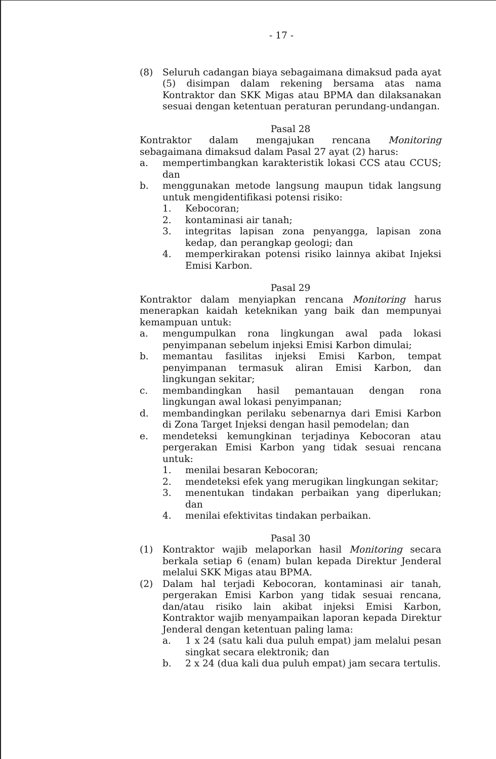- 17 -
(8) Seluruh cadangan biaya sebagaimana dimaksud pada ayat (5) disimpan dalam rekening bersama atas nama Kontraktor dan SKK Migas atau BPMA dan dilaksanakan sesuai dengan ketentuan peraturan perundang-undangan.
Pasal 28
Kontraktor dalam mengajukan rencana Monitoring sebagaimana dimaksud dalam Pasal 27 ayat (2) harus:
a. mempertimbangkan karakteristik lokasi CCS atau CCUS; dan
b. menggunakan metode langsung maupun tidak langsung untuk mengidentifikasi potensi risiko:
1. Kebocoran;
2. kontaminasi air tanah;
3. integritas lapisan zona penyangga, lapisan zona kedap, dan perangkap geologi; dan
4. memperkirakan potensi risiko lainnya akibat Injeksi Emisi Karbon.
Pasal 29
Kontraktor dalam menyiapkan rencana Monitoring harus menerapkan kaidah keteknikan yang baik dan mempunyai kemampuan untuk:
a. mengumpulkan rona lingkungan awal pada lokasi penyimpanan sebelum injeksi Emisi Karbon dimulai;
b. memantau fasilitas injeksi Emisi Karbon, tempat penyimpanan termasuk aliran Emisi Karbon, dan lingkungan sekitar;
c. membandingkan hasil pemantauan dengan rona lingkungan awal lokasi penyimpanan;
d. membandingkan perilaku sebenarnya dari Emisi Karbon di Zona Target Injeksi dengan hasil pemodelan; dan
e. mendeteksi kemungkinan terjadinya Kebocoran atau pergerakan Emisi Karbon yang tidak sesuai rencana untuk:
1. menilai besaran Kebocoran;
2. mendeteksi efek yang merugikan lingkungan sekitar;
3. menentukan tindakan perbaikan yang diperlukan; dan
4. menilai efektivitas tindakan perbaikan.
Pasal 30
(1) Kontraktor wajib melaporkan hasil Monitoring secara berkala setiap 6 (enam) bulan kepada Direktur Jenderal melalui SKK Migas atau BPMA.
(2) Dalam hal terjadi Kebocoran, kontaminasi air tanah, pergerakan Emisi Karbon yang tidak sesuai rencana, dan/atau risiko lain akibat injeksi Emisi Karbon, Kontraktor wajib menyampaikan laporan kepada Direktur Jenderal dengan ketentuan paling lama:
a. 1 x 24 (satu kali dua puluh empat) jam melalui pesan singkat secara elektronik; dan
b. 2 x 24 (dua kali dua puluh empat) jam secara tertulis.